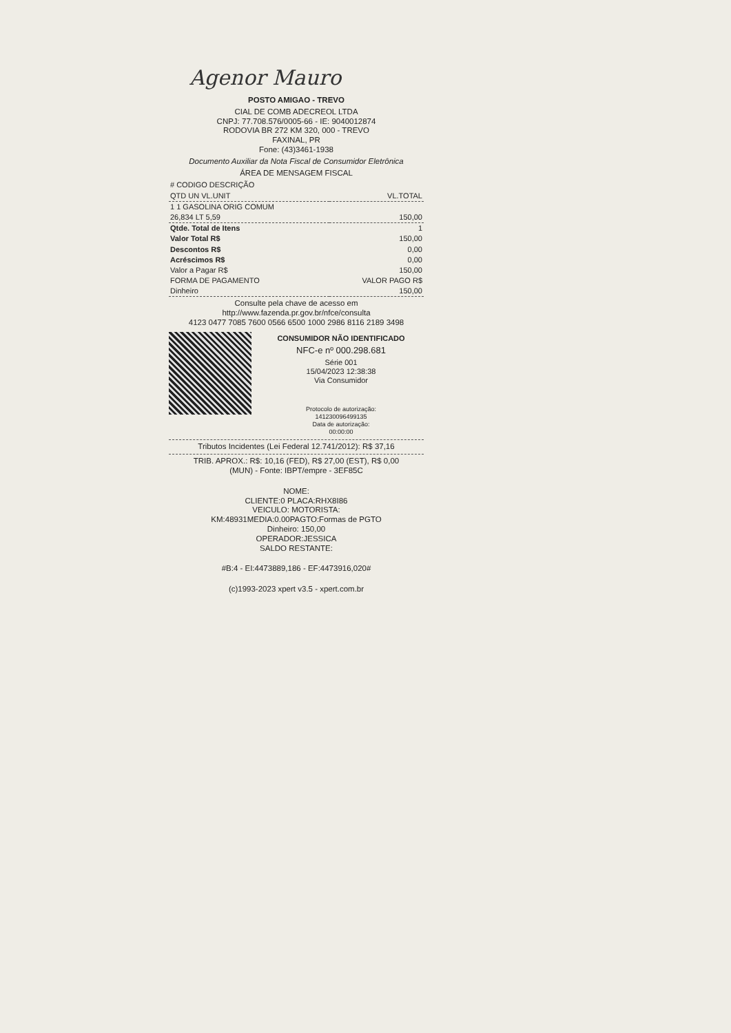Agenor Mauro
POSTO AMIGAO - TREVO
CIAL DE COMB ADECREOL LTDA
CNPJ: 77.708.576/0005-66 - IE: 9040012874
RODOVIA BR 272 KM 320, 000 - TREVO
FAXINAL, PR
Fone: (43)3461-1938
Documento Auxiliar da Nota Fiscal de Consumidor Eletrônica
ÁREA DE MENSAGEM FISCAL
| # CODIGO DESCRIÇÃO | |
| --- | --- |
| QTD UN VL.UNIT | VL.TOTAL |
| 1 1 GASOLINA ORIG COMUM | |
| 26,834 LT 5,59 | 150,00 |
| Qtde. Total de Itens | 1 |
| Valor Total R$ | 150,00 |
| Descontos R$ | 0,00 |
| Acréscimos R$ | 0,00 |
| Valor a Pagar R$ | 150,00 |
| FORMA DE PAGAMENTO | VALOR PAGO R$ |
| Dinheiro | 150,00 |
Consulte pela chave de acesso em
http://www.fazenda.pr.gov.br/nfce/consulta
4123 0477 7085 7600 0566 6500 1000 2986 8116 2189 3498
CONSUMIDOR NÃO IDENTIFICADO
NFC-e nº 000.298.681
Série 001
15/04/2023 12:38:38
Via Consumidor
Protocolo de autorização:
141230096499135
Data de autorização:
00:00:00
Tributos Incidentes (Lei Federal 12.741/2012): R$ 37,16
TRIB. APROX.: R$: 10,16 (FED), R$ 27,00 (EST), R$ 0,00
(MUN) - Fonte: IBPT/empre - 3EF85C
NOME:
CLIENTE:0 PLACA:RHX8I86
VEICULO: MOTORISTA:
KM:48931MEDIA:0.00PAGTO:Formas de PGTO
Dinheiro: 150,00
OPERADOR:JESSICA
SALDO RESTANTE:
#B:4 - EI:4473889,186 - EF:4473916,020#
(c)1993-2023 xpert v3.5 - xpert.com.br